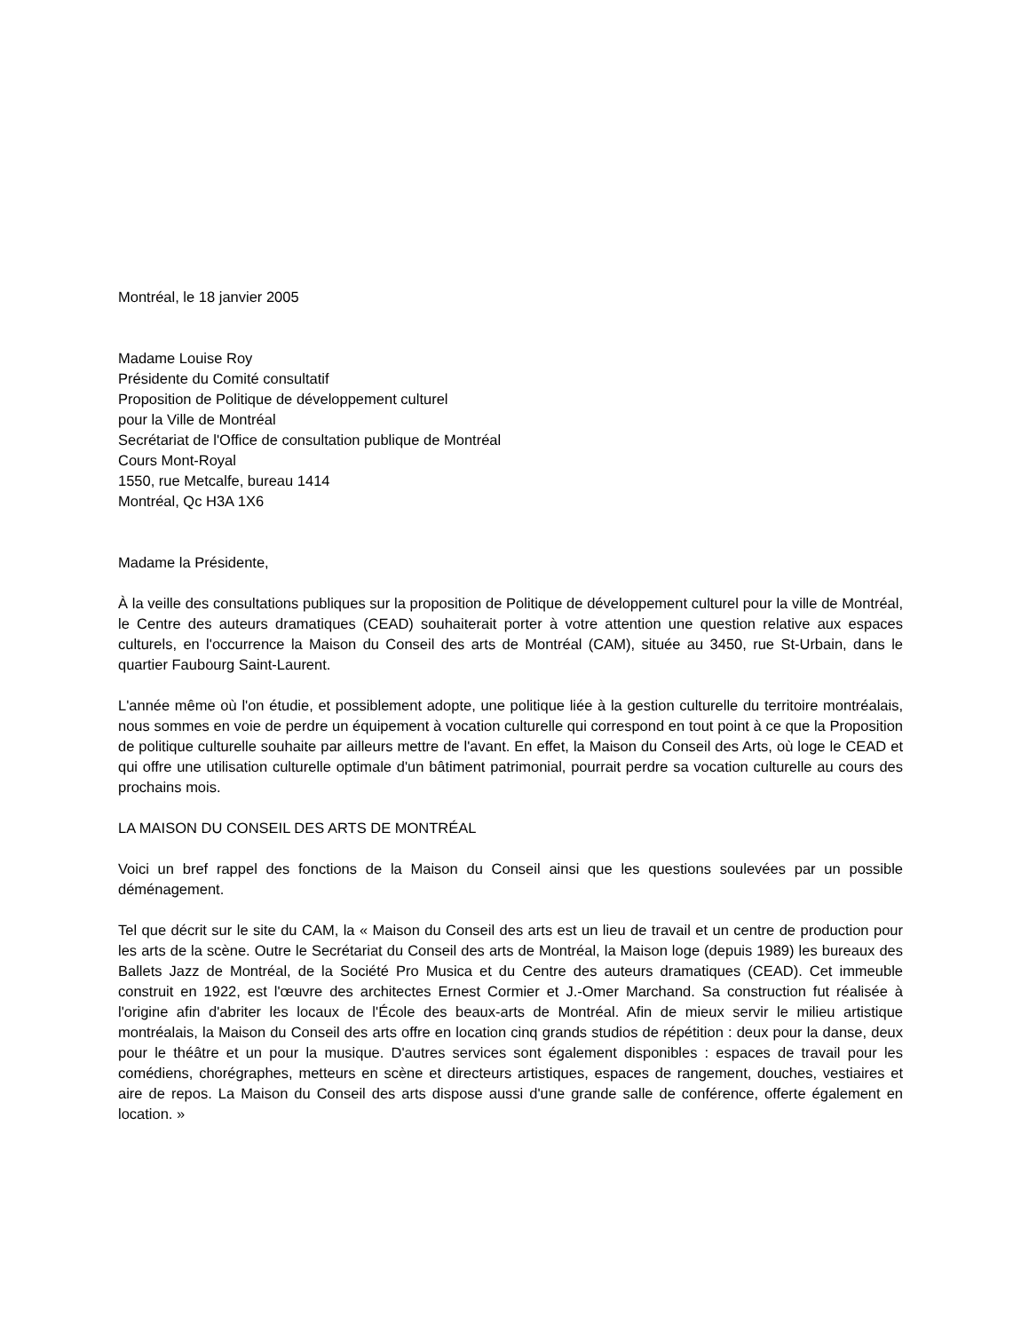Montréal, le 18 janvier 2005
Madame Louise Roy
Présidente du Comité consultatif
Proposition de Politique de développement culturel
pour la Ville de Montréal
Secrétariat de l'Office de consultation publique de Montréal
Cours Mont-Royal
1550, rue Metcalfe, bureau 1414
Montréal, Qc H3A 1X6
Madame la Présidente,
À la veille des consultations publiques sur la proposition de Politique de développement culturel pour la ville de Montréal, le Centre des auteurs dramatiques (CEAD) souhaiterait porter à votre attention une question relative aux espaces culturels, en l'occurrence la Maison du Conseil des arts de Montréal (CAM), située au 3450, rue St-Urbain, dans le quartier Faubourg Saint-Laurent.
L'année même où l'on étudie, et possiblement adopte, une politique liée à la gestion culturelle du territoire montréalais, nous sommes en voie de perdre un équipement à vocation culturelle qui correspond en tout point à ce que la Proposition de politique culturelle souhaite par ailleurs mettre de l'avant. En effet, la Maison du Conseil des Arts, où loge le CEAD et qui offre une utilisation culturelle optimale d'un bâtiment patrimonial, pourrait perdre sa vocation culturelle au cours des prochains mois.
LA MAISON DU CONSEIL DES ARTS DE MONTRÉAL
Voici un bref rappel des fonctions de la Maison du Conseil ainsi que les questions soulevées par un possible déménagement.
Tel que décrit sur le site du CAM, la « Maison du Conseil des arts est un lieu de travail et un centre de production pour les arts de la scène. Outre le Secrétariat du Conseil des arts de Montréal, la Maison loge (depuis 1989) les bureaux des Ballets Jazz de Montréal, de la Société Pro Musica et du Centre des auteurs dramatiques (CEAD). Cet immeuble construit en 1922, est l'œuvre des architectes Ernest Cormier et J.-Omer Marchand. Sa construction fut réalisée à l'origine afin d'abriter les locaux de l'École des beaux-arts de Montréal. Afin de mieux servir le milieu artistique montréalais, la Maison du Conseil des arts offre en location cinq grands studios de répétition : deux pour la danse, deux pour le théâtre et un pour la musique. D'autres services sont également disponibles : espaces de travail pour les comédiens, chorégraphes, metteurs en scène et directeurs artistiques, espaces de rangement, douches, vestiaires et aire de repos. La Maison du Conseil des arts dispose aussi d'une grande salle de conférence, offerte également en location. »